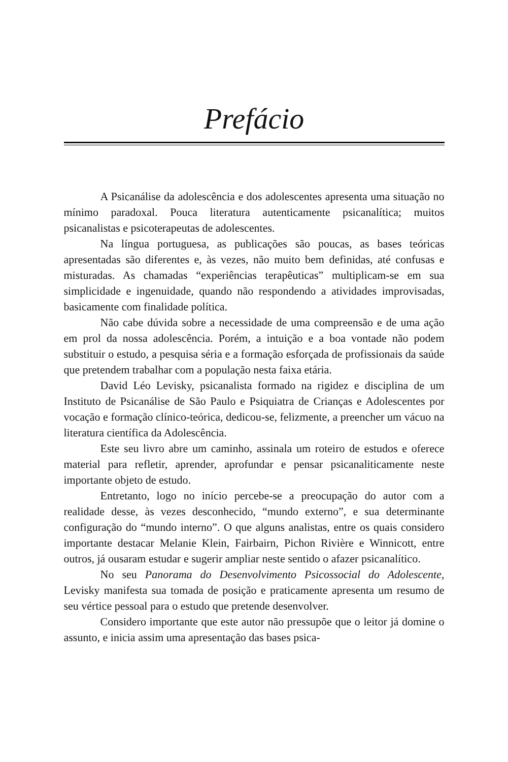Prefácio
A Psicanálise da adolescência e dos adolescentes apresenta uma situação no mínimo paradoxal. Pouca literatura autenticamente psicanalítica; muitos psicanalistas e psicoterapeutas de adolescentes.
Na língua portuguesa, as publicações são poucas, as bases teóricas apresentadas são diferentes e, às vezes, não muito bem definidas, até confusas e misturadas. As chamadas “experiências terapêuticas” multiplicam-se em sua simplicidade e ingenuidade, quando não respondendo a atividades improvisadas, basicamente com finalidade política.
Não cabe dúvida sobre a necessidade de uma compreensão e de uma ação em prol da nossa adolescência. Porém, a intuição e a boa vontade não podem substituir o estudo, a pesquisa séria e a formação esforçada de profissionais da saúde que pretendem trabalhar com a população nesta faixa etária.
David Léo Levisky, psicanalista formado na rigidez e disciplina de um Instituto de Psicanálise de São Paulo e Psiquiatra de Crianças e Adolescentes por vocação e formação clínico-teórica, dedicou-se, felizmente, a preencher um vácuo na literatura científica da Adolescência.
Este seu livro abre um caminho, assinala um roteiro de estudos e oferece material para refletir, aprender, aprofundar e pensar psicanaliticamente neste importante objeto de estudo.
Entretanto, logo no início percebe-se a preocupação do autor com a realidade desse, às vezes desconhecido, “mundo externo”, e sua determinante configuração do “mundo interno”. O que alguns analistas, entre os quais considero importante destacar Melanie Klein, Fairbairn, Pichon Rivière e Winnicott, entre outros, já ousaram estudar e sugerir ampliar neste sentido o afazer psicanalítico.
No seu Panorama do Desenvolvimento Psicossocial do Adolescente, Levisky manifesta sua tomada de posição e praticamente apresenta um resumo de seu vértice pessoal para o estudo que pretende desenvolver.
Considero importante que este autor não pressupõe que o leitor já domine o assunto, e inicia assim uma apresentação das bases psica-